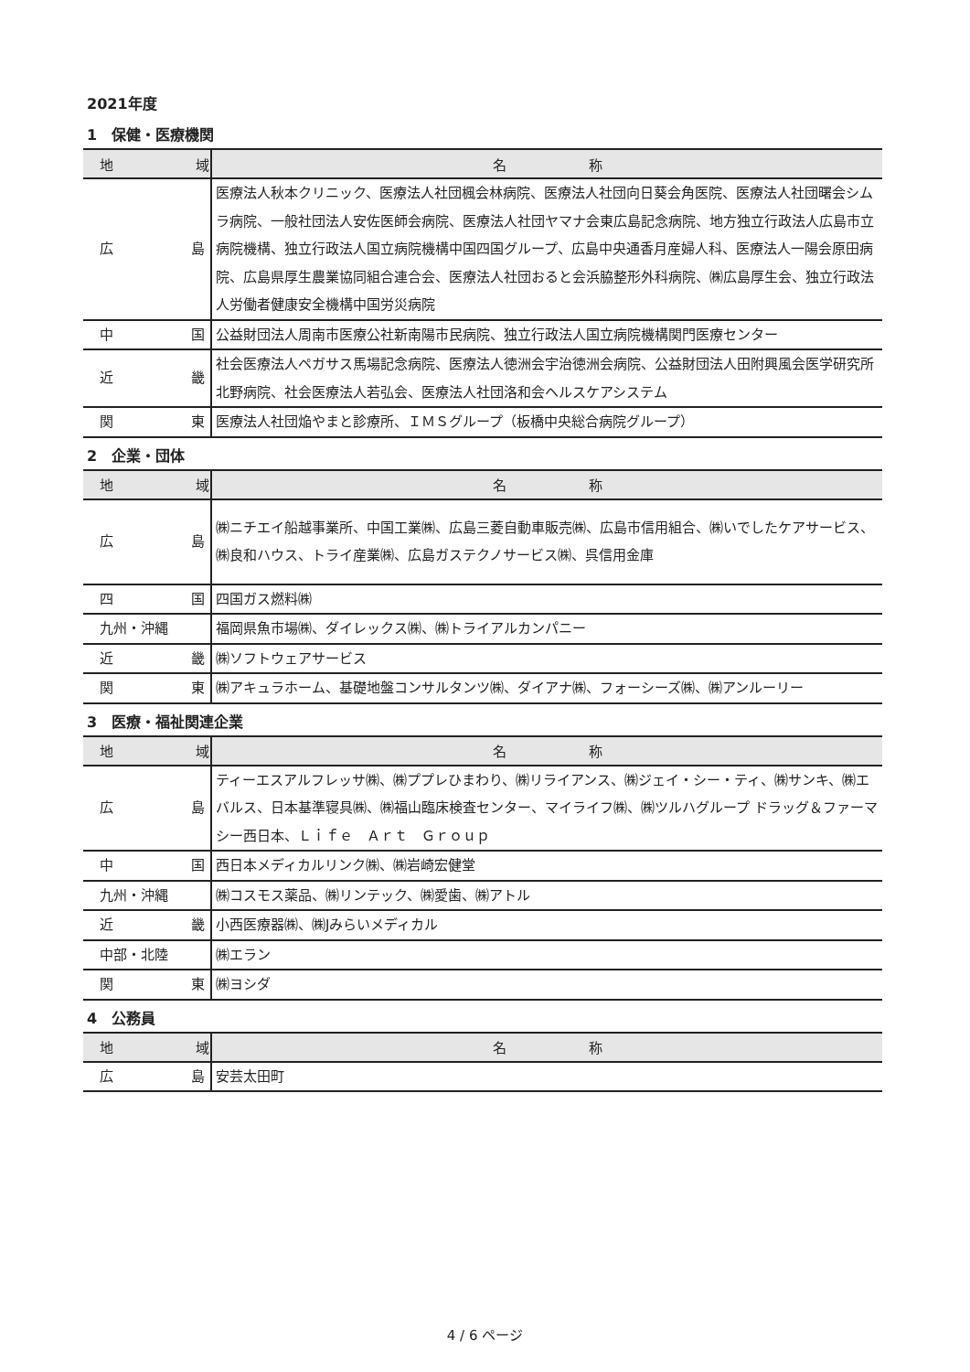2021年度
1　保健・医療機関
| 地 域 | 名 称 |
| --- | --- |
| 広 島 | 医療法人秋本クリニック、医療法人社団楓会林病院、医療法人社団向日葵会角医院、医療法人社団曙会シムラ病院、一般社団法人安佐医師会病院、医療法人社団ヤマナ会東広島記念病院、地方独立行政法人広島市立病院機構、独立行政法人国立病院機構中国四国グループ、広島中央通香月産婦人科、医療法人一陽会原田病院、広島県厚生農業協同組合連合会、医療法人社団おると会浜脇整形外科病院、㈱広島厚生会、独立行政法人労働者健康安全機構中国労災病院 |
| 中 国 | 公益財団法人周南市医療公社新南陽市民病院、独立行政法人国立病院機構関門医療センター |
| 近 畿 | 社会医療法人ペガサス馬場記念病院、医療法人徳洲会宇治徳洲会病院、公益財団法人田附興風会医学研究所北野病院、社会医療法人若弘会、医療法人社団洛和会ヘルスケアシステム |
| 関 東 | 医療法人社団焔やまと診療所、ＩＭＳグループ（板橋中央総合病院グループ） |
2　企業・団体
| 地 域 | 名 称 |
| --- | --- |
| 広 島 | ㈱ニチエイ船越事業所、中国工業㈱、広島三菱自動車販売㈱、広島市信用組合、㈱いでしたケアサービス、㈱良和ハウス、トライ産業㈱、広島ガステクノサービス㈱、呉信用金庫 |
| 四 国 | 四国ガス燃料㈱ |
| 九州・沖縄 | 福岡県魚市場㈱、ダイレックス㈱、㈱トライアルカンパニー |
| 近 畿 | ㈱ソフトウェアサービス |
| 関 東 | ㈱アキュラホーム、基礎地盤コンサルタンツ㈱、ダイアナ㈱、フォーシーズ㈱、㈱アンルーリー |
3　医療・福祉関連企業
| 地 域 | 名 称 |
| --- | --- |
| 広 島 | ティーエスアルフレッサ㈱、㈱ププレひまわり、㈱リライアンス、㈱ジェイ・シー・ティ、㈱サンキ、㈱エバルス、日本基準寝具㈱、㈱福山臨床検査センター、マイライフ㈱、㈱ツルハグループ ドラッグ＆ファーマシー西日本、Ｌｉｆｅ Ａｒｔ Ｇｒｏｕｐ |
| 中 国 | 西日本メディカルリンク㈱、㈱岩崎宏健堂 |
| 九州・沖縄 | ㈱コスモス薬品、㈱リンテック、㈱愛歯、㈱アトル |
| 近 畿 | 小西医療器㈱、㈱Jみらいメディカル |
| 中部・北陸 | ㈱エラン |
| 関 東 | ㈱ヨシダ |
4　公務員
| 地 域 | 名 称 |
| --- | --- |
| 広 島 | 安芸太田町 |
4 / 6 ページ